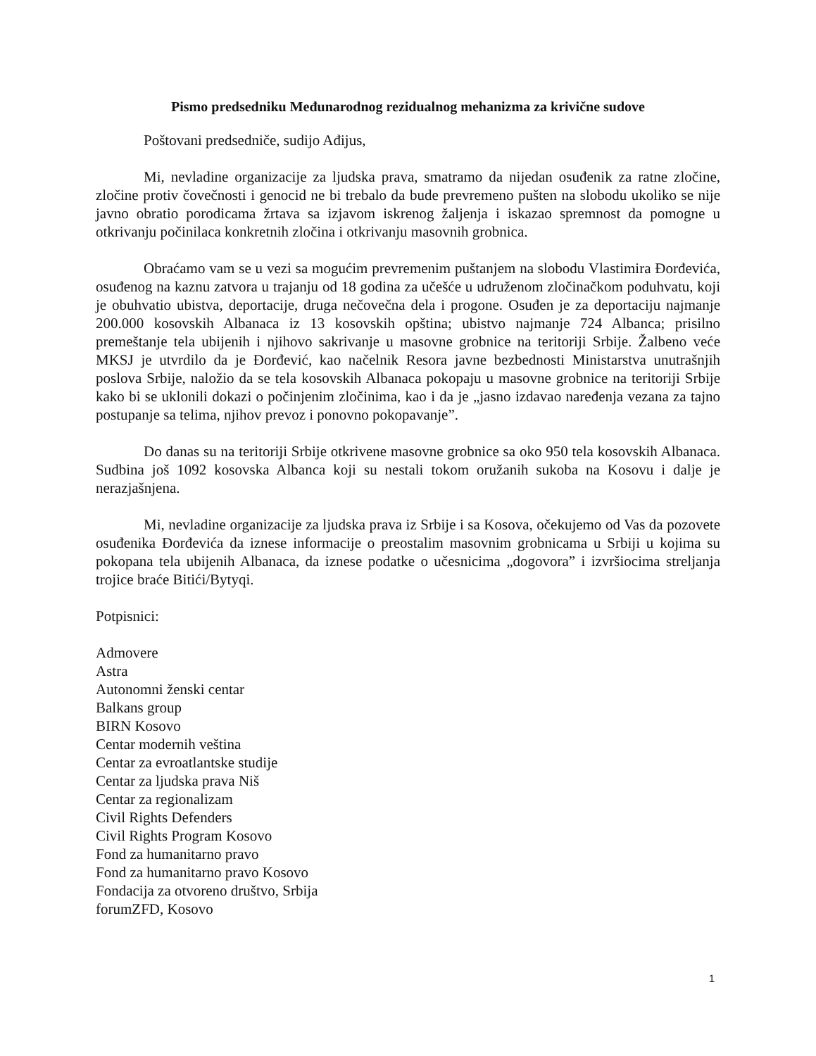Pismo predsedniku Međunarodnog rezidualnog mehanizma za krivične sudove
Poštovani predsedniče, sudijo Ađijus,
Mi, nevladine organizacije za ljudska prava, smatramo da nijedan osuđenik za ratne zločine, zločine protiv čovečnosti i genocid ne bi trebalo da bude prevremeno pušten na slobodu ukoliko se nije javno obratio porodicama žrtava sa izjavom iskrenog žaljenja i iskazao spremnost da pomogne u otkrivanju počinilaca konkretnih zločina i otkrivanju masovnih grobnica.
Obraćamo vam se u vezi sa mogućim prevremenim puštanjem na slobodu Vlastimira Đorđevića, osuđenog na kaznu zatvora u trajanju od 18 godina za učešće u udruženom zločinačkom poduhvatu, koji je obuhvatio ubistva, deportacije, druga nečovečna dela i progone. Osuđen je za deportaciju najmanje 200.000 kosovskih Albanaca iz 13 kosovskih opština; ubistvo najmanje 724 Albanca; prisilno premeštanje tela ubijenih i njihovo sakrivanje u masovne grobnice na teritoriji Srbije. Žalbeno veće MKSJ je utvrdilo da je Đorđević, kao načelnik Resora javne bezbednosti Ministarstva unutrašnjih poslova Srbije, naložio da se tela kosovskih Albanaca pokopaju u masovne grobnice na teritoriji Srbije kako bi se uklonili dokazi o počinjenim zločinima, kao i da je „jasno izdavao naređenja vezana za tajno postupanje sa telima, njihov prevoz i ponovno pokopavanje”.
Do danas su na teritoriji Srbije otkrivene masovne grobnice sa oko 950 tela kosovskih Albanaca. Sudbina još 1092 kosovska Albanca koji su nestali tokom oružanih sukoba na Kosovu i dalje je nerazjašnjena.
Mi, nevladine organizacije za ljudska prava iz Srbije i sa Kosova, očekujemo od Vas da pozovete osuđenika Đorđevića da iznese informacije o preostalim masovnim grobnicama u Srbiji u kojima su pokopana tela ubijenih Albanaca, da iznese podatke o učesnicima „dogovora” i izvršiocima streljanja trojice braće Bitići/Bytyqi.
Potpisnici:
Admovere
Astra
Autonomni ženski centar
Balkans group
BIRN Kosovo
Centar modernih veština
Centar za evroatlantske studije
Centar za ljudska prava Niš
Centar za regionalizam
Civil Rights Defenders
Civil Rights Program Kosovo
Fond za humanitarno pravo
Fond za humanitarno pravo Kosovo
Fondacija za otvoreno društvo, Srbija
forumZFD, Kosovo
1